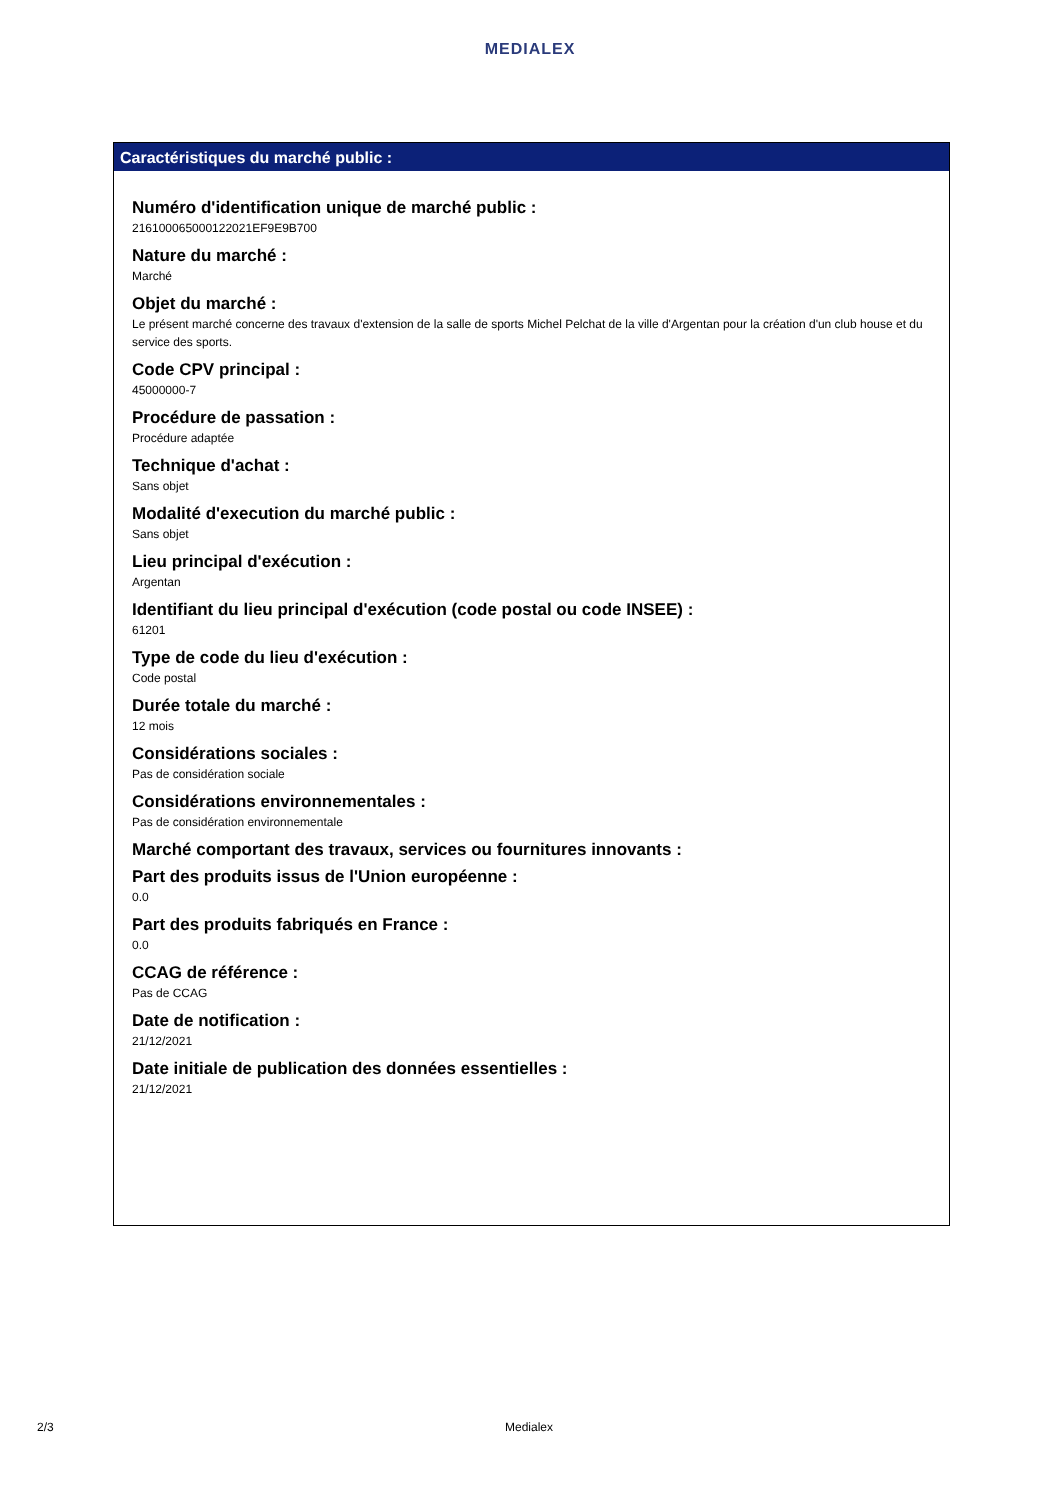MEDIALEX
Caractéristiques du marché public :
Numéro d'identification unique de marché public :
216100065000122021EF9E9B700
Nature du marché :
Marché
Objet du marché :
Le présent marché concerne des travaux d'extension de la salle de sports Michel Pelchat de la ville d'Argentan pour la création d'un club house et du service des sports.
Code CPV principal :
45000000-7
Procédure de passation :
Procédure adaptée
Technique d'achat :
Sans objet
Modalité d'execution du marché public :
Sans objet
Lieu principal d'exécution :
Argentan
Identifiant du lieu principal d'exécution (code postal ou code INSEE) :
61201
Type de code du lieu d'exécution :
Code postal
Durée totale du marché :
12 mois
Considérations sociales :
Pas de considération sociale
Considérations environnementales :
Pas de considération environnementale
Marché comportant des travaux, services ou fournitures innovants :
Part des produits issus de l'Union européenne :
0.0
Part des produits fabriqués en France :
0.0
CCAG de référence :
Pas de CCAG
Date de notification :
21/12/2021
Date initiale de publication des données essentielles :
21/12/2021
2/3 Medialex